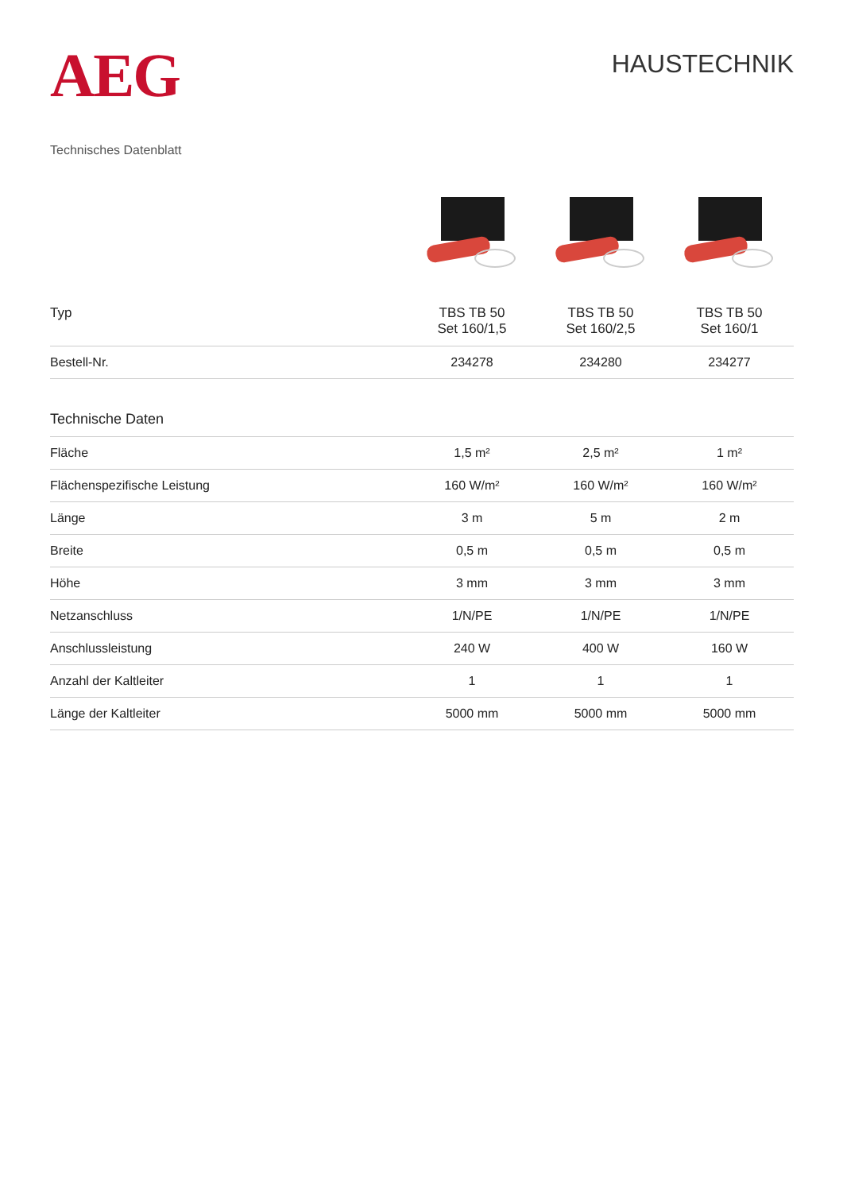AEG
HAUSTECHNIK
Technisches Datenblatt
| Typ | TBS TB 50 Set 160/1,5 | TBS TB 50 Set 160/2,5 | TBS TB 50 Set 160/1 |
| Bestell-Nr. | 234278 | 234280 | 234277 |
| Technische Daten | | | |
| Fläche | 1,5 m² | 2,5 m² | 1 m² |
| Flächenspezifische Leistung | 160 W/m² | 160 W/m² | 160 W/m² |
| Länge | 3 m | 5 m | 2 m |
| Breite | 0,5 m | 0,5 m | 0,5 m |
| Höhe | 3 mm | 3 mm | 3 mm |
| Netzanschluss | 1/N/PE | 1/N/PE | 1/N/PE |
| Anschlussleistung | 240 W | 400 W | 160 W |
| Anzahl der Kaltleiter | 1 | 1 | 1 |
| Länge der Kaltleiter | 5000 mm | 5000 mm | 5000 mm |